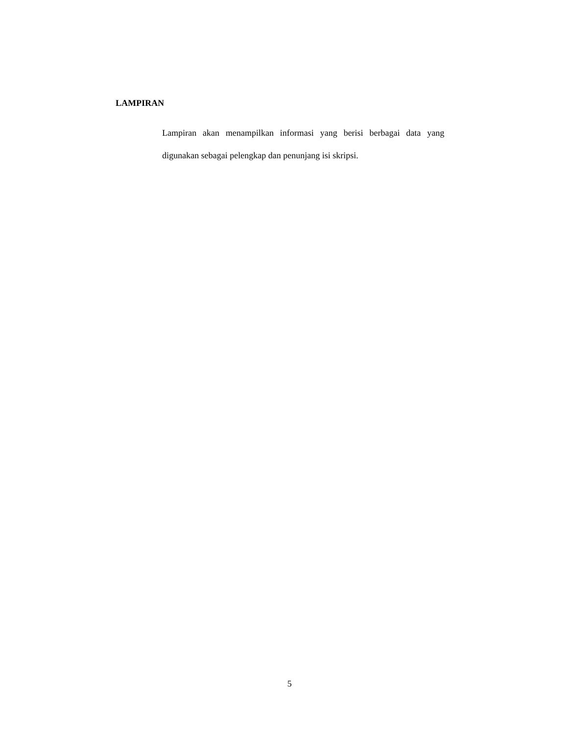LAMPIRAN
Lampiran akan menampilkan informasi yang berisi berbagai data yang digunakan sebagai pelengkap dan penunjang isi skripsi.
5